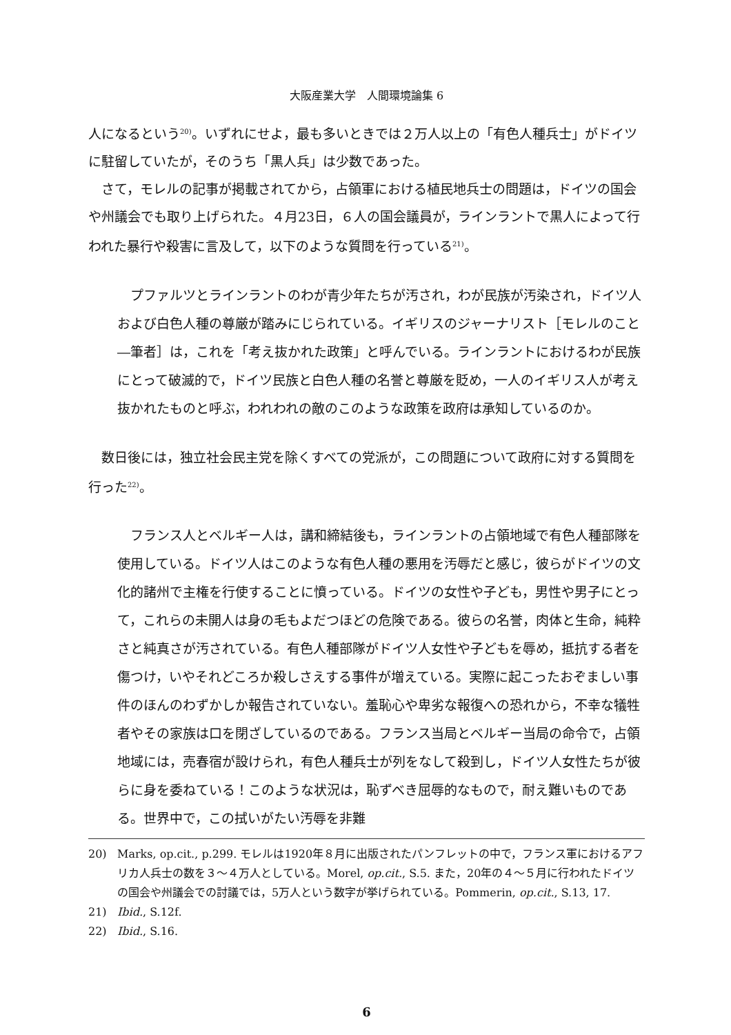大阪産業大学　人間環境論集 6
人になるという<sup>20)</sup>。いずれにせよ，最も多いときでは２万人以上の「有色人種兵士」がドイツに駐留していたが，そのうち「黒人兵」は少数であった。
さて，モレルの記事が掲載されてから，占領軍における植民地兵士の問題は，ドイツの国会や州議会でも取り上げられた。４月23日，６人の国会議員が，ラインラントで黒人によって行われた暴行や殺害に言及して，以下のような質問を行っている<sup>21)</sup>。
プファルツとラインラントのわが青少年たちが汚され，わが民族が汚染され，ドイツ人および白色人種の尊厳が踏みにじられている。イギリスのジャーナリスト［モレルのこと―筆者］は，これを「考え抜かれた政策」と呼んでいる。ラインラントにおけるわが民族にとって破滅的で，ドイツ民族と白色人種の名誉と尊厳を貶め，一人のイギリス人が考え抜かれたものと呼ぶ，われわれの敵のこのような政策を政府は承知しているのか。
数日後には，独立社会民主党を除くすべての党派が，この問題について政府に対する質問を行った<sup>22)</sup>。
フランス人とベルギー人は，講和締結後も，ラインラントの占領地域で有色人種部隊を使用している。ドイツ人はこのような有色人種の悪用を汚辱だと感じ，彼らがドイツの文化的諸州で主権を行使することに憤っている。ドイツの女性や子ども，男性や男子にとって，これらの未開人は身の毛もよだつほどの危険である。彼らの名誉，肉体と生命，純粋さと純真さが汚されている。有色人種部隊がドイツ人女性や子どもを辱め，抵抗する者を傷つけ，いやそれどころか殺しさえする事件が増えている。実際に起こったおぞましい事件のほんのわずかしか報告されていない。羞恥心や卑劣な報復への恐れから，不幸な犠牲者やその家族は口を閉ざしているのである。フランス当局とベルギー当局の命令で，占領地域には，売春宿が設けられ，有色人種兵士が列をなして殺到し，ドイツ人女性たちが彼らに身を委ねている！このような状況は，恥ずべき屈辱的なもので，耐え難いものである。世界中で，この拭いがたい汚辱を非難
20) Marks, op.cit., p.299. モレルは1920年８月に出版されたパンフレットの中で，フランス軍におけるアフリカ人兵士の数を３～４万人としている。Morel, op.cit., S.5. また，20年の４～５月に行われたドイツの国会や州議会での討議では，5万人という数字が挙げられている。Pommerin, op.cit., S.13, 17.
21) Ibid., S.12f.
22) Ibid., S.16.
6